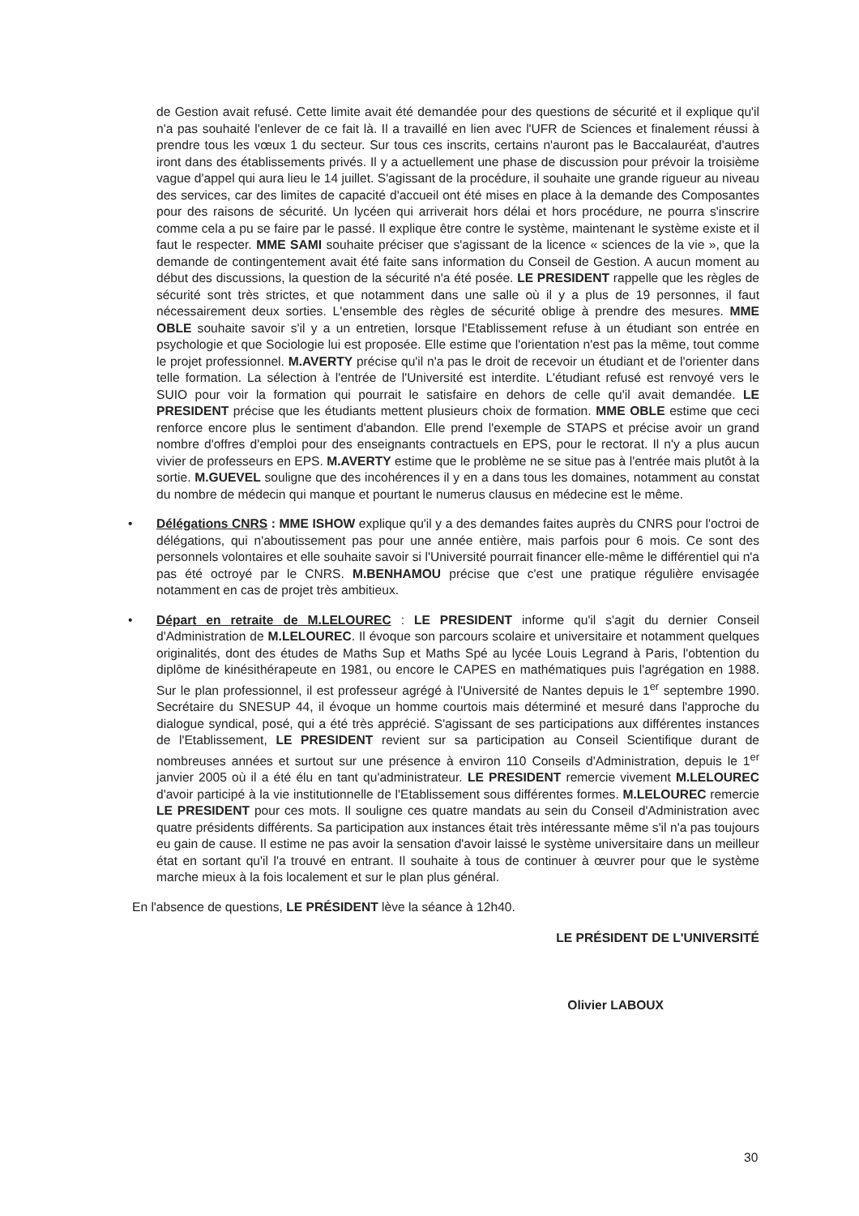de Gestion avait refusé. Cette limite avait été demandée pour des questions de sécurité et il explique qu'il n'a pas souhaité l'enlever de ce fait là. Il a travaillé en lien avec l'UFR de Sciences et finalement réussi à prendre tous les vœux 1 du secteur. Sur tous ces inscrits, certains n'auront pas le Baccalauréat, d'autres iront dans des établissements privés. Il y a actuellement une phase de discussion pour prévoir la troisième vague d'appel qui aura lieu le 14 juillet. S'agissant de la procédure, il souhaite une grande rigueur au niveau des services, car des limites de capacité d'accueil ont été mises en place à la demande des Composantes pour des raisons de sécurité. Un lycéen qui arriverait hors délai et hors procédure, ne pourra s'inscrire comme cela a pu se faire par le passé. Il explique être contre le système, maintenant le système existe et il faut le respecter. MME SAMI souhaite préciser que s'agissant de la licence « sciences de la vie », que la demande de contingentement avait été faite sans information du Conseil de Gestion. A aucun moment au début des discussions, la question de la sécurité n'a été posée. LE PRESIDENT rappelle que les règles de sécurité sont très strictes, et que notamment dans une salle où il y a plus de 19 personnes, il faut nécessairement deux sorties. L'ensemble des règles de sécurité oblige à prendre des mesures. MME OBLE souhaite savoir s'il y a un entretien, lorsque l'Etablissement refuse à un étudiant son entrée en psychologie et que Sociologie lui est proposée. Elle estime que l'orientation n'est pas la même, tout comme le projet professionnel. M.AVERTY précise qu'il n'a pas le droit de recevoir un étudiant et de l'orienter dans telle formation. La sélection à l'entrée de l'Université est interdite. L'étudiant refusé est renvoyé vers le SUIO pour voir la formation qui pourrait le satisfaire en dehors de celle qu'il avait demandée. LE PRESIDENT précise que les étudiants mettent plusieurs choix de formation. MME OBLE estime que ceci renforce encore plus le sentiment d'abandon. Elle prend l'exemple de STAPS et précise avoir un grand nombre d'offres d'emploi pour des enseignants contractuels en EPS, pour le rectorat. Il n'y a plus aucun vivier de professeurs en EPS. M.AVERTY estime que le problème ne se situe pas à l'entrée mais plutôt à la sortie. M.GUEVEL souligne que des incohérences il y en a dans tous les domaines, notamment au constat du nombre de médecin qui manque et pourtant le numerus clausus en médecine est le même.
• Délégations CNRS : MME ISHOW explique qu'il y a des demandes faites auprès du CNRS pour l'octroi de délégations, qui n'aboutissement pas pour une année entière, mais parfois pour 6 mois. Ce sont des personnels volontaires et elle souhaite savoir si l'Université pourrait financer elle-même le différentiel qui n'a pas été octroyé par le CNRS. M.BENHAMOU précise que c'est une pratique régulière envisagée notamment en cas de projet très ambitieux.
• Départ en retraite de M.LELOUREC : LE PRESIDENT informe qu'il s'agit du dernier Conseil d'Administration de M.LELOUREC. Il évoque son parcours scolaire et universitaire et notamment quelques originalités, dont des études de Maths Sup et Maths Spé au lycée Louis Legrand à Paris, l'obtention du diplôme de kinésithérapeute en 1981, ou encore le CAPES en mathématiques puis l'agrégation en 1988. Sur le plan professionnel, il est professeur agrégé à l'Université de Nantes depuis le 1<sup>er</sup> septembre 1990. Secrétaire du SNESUP 44, il évoque un homme courtois mais déterminé et mesuré dans l'approche du dialogue syndical, posé, qui a été très apprécié. S'agissant de ses participations aux différentes instances de l'Etablissement, LE PRESIDENT revient sur sa participation au Conseil Scientifique durant de nombreuses années et surtout sur une présence à environ 110 Conseils d'Administration, depuis le 1<sup>er</sup> janvier 2005 où il a été élu en tant qu'administrateur. LE PRESIDENT remercie vivement M.LELOUREC d'avoir participé à la vie institutionnelle de l'Etablissement sous différentes formes. M.LELOUREC remercie LE PRESIDENT pour ces mots. Il souligne ces quatre mandats au sein du Conseil d'Administration avec quatre présidents différents. Sa participation aux instances était très intéressante même s'il n'a pas toujours eu gain de cause. Il estime ne pas avoir la sensation d'avoir laissé le système universitaire dans un meilleur état en sortant qu'il l'a trouvé en entrant. Il souhaite à tous de continuer à œuvrer pour que le système marche mieux à la fois localement et sur le plan plus général.
En l'absence de questions, LE PRÉSIDENT lève la séance à 12h40.
LE PRÉSIDENT DE L'UNIVERSITÉ
Olivier LABOUX
30